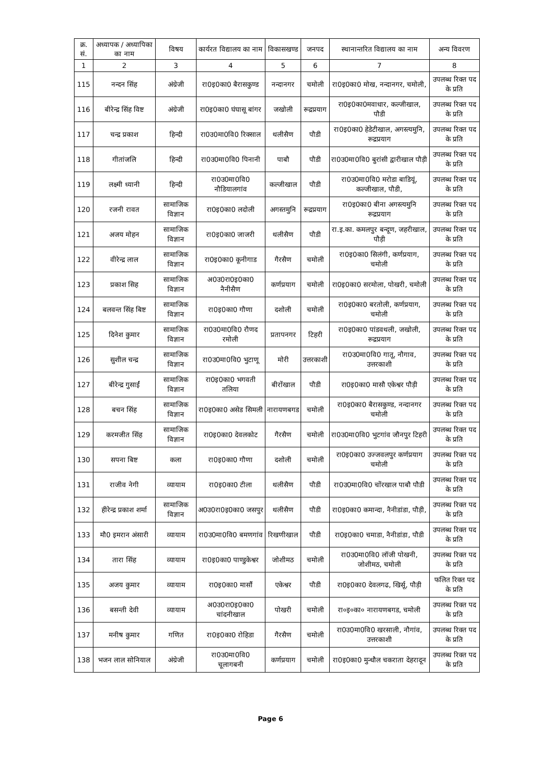| क्र. सं. | अध्यापक / अध्यापिका का नाम | विषय | कार्यरत विद्यालय का नाम | विकासखण्ड | जनपद | स्थानान्तरित विद्यालय का नाम | अन्य विवरण |
| --- | --- | --- | --- | --- | --- | --- | --- |
| 1 | 2 | 3 | 4 | 5 | 6 | 7 | 8 |
| 115 | नन्दन सिंह | अंग्रेजी | रा0इ0का0 बैरासकुण्ड | नन्दानगर | चमोली | रा0इ0का0 मोख, नन्दानगर, चमोली, | उपलब्ध रिक्त पद के प्रति |
| 116 | बीरेन्द्र सिंह विष्ट | अंग्रेजी | रा0इ0का0 घंघासू बांगर | जखोली | रूद्रप्रयाग | रा0इ0का0मवाधार, कल्जीखाल, पौडी | उपलब्ध रिक्त पद के प्रति |
| 117 | चन्द्र प्रकाश | हिन्दी | रा0उ0मा0वि0 रिक्साल | थलीसैण | पौडी | रा0इ0का0 हेडेटीखाल, अगस्त्यमुनि, रूद्रप्रयाग | उपलब्ध रिक्त पद के प्रति |
| 118 | गीतांजलि | हिन्दी | रा0उ0मा0वि0 पिनानी | पाबौ | पौडी | रा0उ0मा0वि0 बुरांसी द्वारीखाल पौड़ी | उपलब्ध रिक्त पद के प्रति |
| 119 | लक्ष्मी ध्यानी | हिन्दी | रा0उ0मा0वि0 नौडियालगांव | कल्जीखाल | पौडी | रा0उ0मा0वि0 मरोडा बाडियूं, कल्जीखाल, पौडी, | उपलब्ध रिक्त पद के प्रति |
| 120 | रजनी रावत | सामाजिक विज्ञान | रा0इ0का0 लदोली | अगस्तमुनि | रूद्रप्रयाग | रा0इ0का0 बीना अगस्त्यमुनि रूद्रप्रयाग | उपलब्ध रिक्त पद के प्रति |
| 121 | अजय मोहन | सामाजिक विज्ञान | रा0इ0का0 जाजरी | थलीसैण | पौडी | रा.इ.का. कमलपुर बन्दूण, जहरीखाल, पौड़ी | उपलब्ध रिक्त पद के प्रति |
| 122 | वीरेन्द्र लाल | सामाजिक विज्ञान | रा0इ0का0 कूनीगाड | गैरसैण | चमोली | रा0इ0का0 सिलंगी, कर्णप्रयाग, चमोली | उपलब्ध रिक्त पद के प्रति |
| 123 | प्रकाश सिह | सामाजिक विज्ञान | अ0उ0रा0इ0का0 नैनीसैण | कर्णप्रयाग | चमोली | रा0इ0का0 सरमोला, पोखरी, चमोली | उपलब्ध रिक्त पद के प्रति |
| 124 | बलवन्त सिंह बिष्ट | सामाजिक विज्ञान | रा0इ0का0 गौणा | दशोली | चमोली | रा0इ0का0 बरतोली, कर्णप्रयाग, चमोली | उपलब्ध रिक्त पद के प्रति |
| 125 | दिनेश कुमार | सामाजिक विज्ञान | रा0उ0मा0वि0 रौणद रमोली | प्रतापनगर | टिहरी | रा0इ0का0 पांडवथली, जखोली, रूद्रप्रयाग | उपलब्ध रिक्त पद के प्रति |
| 126 | सुशील चन्द्र | सामाजिक विज्ञान | रा0उ0मा0वि0 भुटाणू | मोरी | उत्तरकाशी | रा0उ0मा0वि0 गातू, नौगाव, उत्तरकाशी | उपलब्ध रिक्त पद के प्रति |
| 127 | बीरेन्द्र गुसाईं | सामाजिक विज्ञान | रा0इ0का0 भगवती तलिया | बीरोंखाल | पौडी | रा0इ0का0 मासौ एकेश्वर पौड़ी | उपलब्ध रिक्त पद के प्रति |
| 128 | बचन सिंह | सामाजिक विज्ञान | रा0इ0का0 असेड सिमली | नारायणबगड | चमोली | रा0इ0का0 बैरासकुण्ड, नन्दानगर चमोली | उपलब्ध रिक्त पद के प्रति |
| 129 | करमजीत सिंह | सामाजिक विज्ञान | रा0इ0का0 देवलकोट | गैरसैण | चमोली | रा0उ0मा0वि0 भुटगांव जौनपुर टिहरी | उपलब्ध रिक्त पद के प्रति |
| 130 | सपना बिष्ट | कला | रा0इ0का0 गौणा | दशोली | चमोली | रा0इ0का0 उज्जवलपुर कर्णप्रयाग चमोली | उपलब्ध रिक्त पद के प्रति |
| 131 | राजीव नेगी | व्यायाम | रा0इ0का0 टीला | थलीसैण | पौडी | रा0उ0मा0वि0 चोंरखाल पाबौ पौडी | उपलब्ध रिक्त पद के प्रति |
| 132 | हीरेन्द्र प्रकाश शर्मा | सामाजिक विज्ञान | अ0उ0रा0इ0का0 जसपुर | थलीसैण | पौडी | रा0इ0का0 कमान्दा, नैनीडांडा, पौड़ी, | उपलब्ध रिक्त पद के प्रति |
| 133 | मौ0 इमरान अंसारी | व्यायाम | रा0उ0मा0वि0 बमणगांव | रिखणीखाल | पौडी | रा0इ0का0 चमाडा, नैनीडांडा, पौडी | उपलब्ध रिक्त पद के प्रति |
| 134 | तारा सिंह | व्यायाम | रा0इ0का0 पाण्डुकेश्वर | जोशीमठ | चमोली | रा0उ0मा0वि0 लॉजी पोखनी, जोशीमठ, चमोली | उपलब्ध रिक्त पद के प्रति |
| 135 | अजय कुमार | व्यायाम | रा0इ0का0 मासौं | एकेश्वर | पौडी | रा0इ0का0 देवलगढ, खिर्सू, पौड़ी | फलित रिक्त पद के प्रति |
| 136 | बसन्ती देवी | व्यायाम | अ0उ0रा0इ0का0 चांदनीखाल | पोखरी | चमोली | रा०इ०का० नारायणबगड, चमोली | उपलब्ध रिक्त पद के प्रति |
| 137 | मनीष कुमार | गणित | रा0इ0का0 रोहिडा | गैरसैण | चमोली | रा0उ0मा0वि0 खरसाली, नौगांव, उत्तरकाशी | उपलब्ध रिक्त पद के प्रति |
| 138 | भजन लाल सोनियाल | अंग्रेजी | रा0उ0मा0वि0 चूलागबनी | कर्णप्रयाग | चमोली | रा0इ0का0 मुन्धौल चकराता देहरादून | उपलब्ध रिक्त पद के प्रति |
Page 6